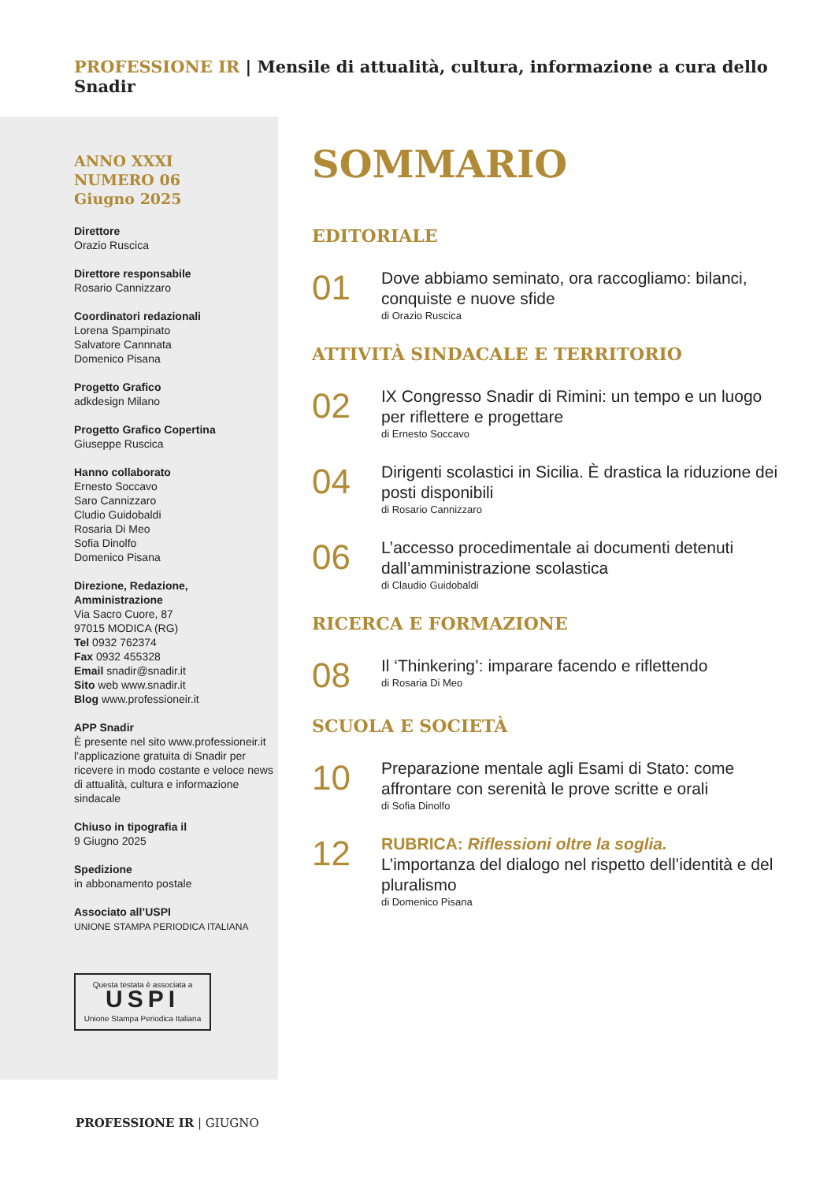PROFESSIONE IR | Mensile di attualità, cultura, informazione a cura dello Snadir
ANNO XXXI
NUMERO 06
Giugno 2025
Direttore
Orazio Ruscica
Direttore responsabile
Rosario Cannizzaro
Coordinatori redazionali
Lorena Spampinato
Salvatore Cannnata
Domenico Pisana
Progetto Grafico
adkdesign Milano
Progetto Grafico Copertina
Giuseppe Ruscica
Hanno collaborato
Ernesto Soccavo
Saro Cannizzaro
Cludio Guidobaldi
Rosaria Di Meo
Sofia Dinolfo
Domenico Pisana
Direzione, Redazione, Amministrazione
Via Sacro Cuore, 87
97015 MODICA (RG)
Tel 0932 762374
Fax 0932 455328
Email snadir@snadir.it
Sito web www.snadir.it
Blog www.professioneir.it
APP Snadir
È presente nel sito www.professioneir.it l’applicazione gratuita di Snadir per ricevere in modo costante e veloce news di attualità, cultura e informazione sindacale
Chiuso in tipografia il
9 Giugno 2025
Spedizione
in abbonamento postale
Associato all’USPI
UNIONE STAMPA PERIODICA ITALIANA
Questa testata è associata a
USPI
Unione Stampa Periodica Italiana
SOMMARIO
EDITORIALE
01
Dove abbiamo seminato, ora raccogliamo: bilanci, conquiste e nuove sfide
di Orazio Ruscica
ATTIVITÀ SINDACALE E TERRITORIO
02
IX Congresso Snadir di Rimini: un tempo e un luogo per riflettere e progettare
di Ernesto Soccavo
04
Dirigenti scolastici in Sicilia. È drastica la riduzione dei posti disponibili
di Rosario Cannizzaro
06
L’accesso procedimentale ai documenti detenuti dall’amministrazione scolastica
di Claudio Guidobaldi
RICERCA E FORMAZIONE
08
Il ‘Thinkering’: imparare facendo e riflettendo
di Rosaria Di Meo
SCUOLA E SOCIETÀ
10
Preparazione mentale agli Esami di Stato: come affrontare con serenità le prove scritte e orali
di Sofia Dinolfo
12
RUBRICA: Riflessioni oltre la soglia.
L’importanza del dialogo nel rispetto dell’identità e del pluralismo
di Domenico Pisana
PROFESSIONE IR | GIUGNO